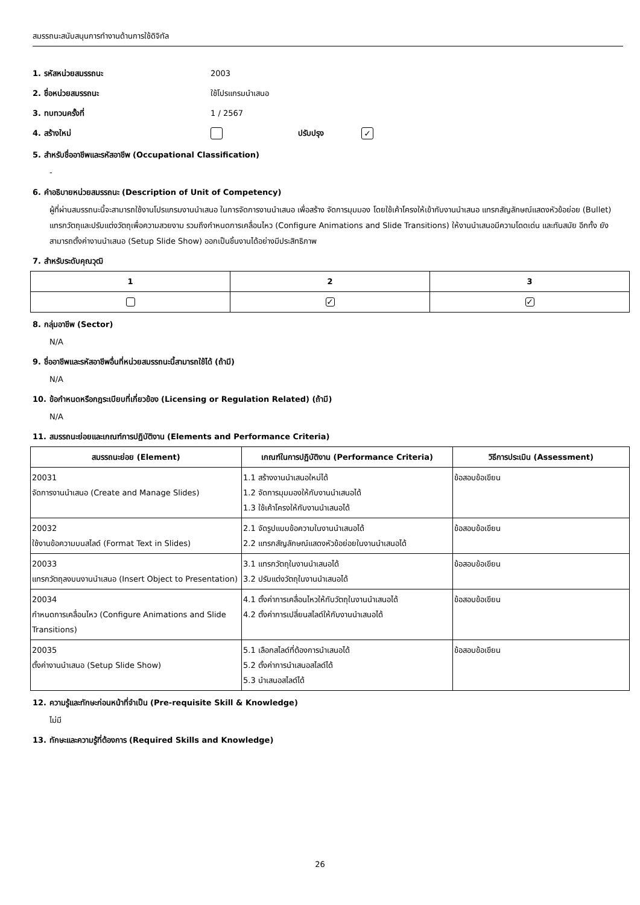สมรรถนะสนับสนุนการทำงานด้านการใช้ดิจิทัล
1. รหัสหน่วยสมรรถนะ 2003
2. ชื่อหน่วยสมรรถนะ ใช้โปรแกรมนำเสนอ
3. ทบทวนครั้งที่ 1 / 2567
4. สร้างใหม่ ปรับปรุง
✓
5. สำหรับชื่ออาชีพและรหัสอาชีพ (Occupational Classification)
-
6. คำอธิบายหน่วยสมรรถนะ (Description of Unit of Competency)
ผู้ที่ผ่านสมรรถนะนี้จะสามารถใช้งานโปรแกรมงานนำเสนอ ในการจัดการงานนำเสนอ เพื่อสร้าง จัดการมุมมอง โดยใช้เค้าโครงให้เข้ากับงานนำเสนอ แทรกสัญลักษณ์แสดงหัวข้อย่อย (Bullet) แทรกวัตถุและปรับแต่งวัตถุเพื่อความสวยงาม รวมถึงกำหนดการเคลื่อนไหว (Configure Animations and Slide Transitions) ให้งานนำเสนอมีความโดดเด่น และทันสมัย อีกทั้ง ยังสามารถตั้งค่างานนำเสนอ (Setup Slide Show) ออกเป็นชิ้นงานได้อย่างมีประสิทธิภาพ
7. สำหรับระดับคุณวุฒิ
| 1 | 2 | 3 |
| --- | --- | --- |
| | ✓ | ✓ |
8. กลุ่มอาชีพ (Sector)
N/A
9. ชื่ออาชีพและรหัสอาชีพอื่นที่หน่วยสมรรถนะนี้สามารถใช้ได้ (ถ้ามี)
N/A
10. ข้อกำหนดหรือกฎระเบียบที่เกี่ยวข้อง (Licensing or Regulation Related) (ถ้ามี)
N/A
11. สมรรถนะย่อยและเกณฑ์การปฏิบัติงาน (Elements and Performance Criteria)
| สมรรถนะย่อย (Element) | เกณฑ์ในการปฏิบัติงาน (Performance Criteria) | วิธีการประเมิน (Assessment) |
| --- | --- | --- |
| 20031 จัดการงานนำเสนอ (Create and Manage Slides) | 1.1 สร้างงานนำเสนอใหม่ได้ 1.2 จัดการมุมมองให้กับงานนำเสนอได้ 1.3 ใช้เค้าโครงให้กับงานนำเสนอได้ | ข้อสอบข้อเขียน |
| 20032 ใช้งานข้อความบนสไลด์ (Format Text in Slides) | 2.1 จัดรูปแบบข้อความในงานนำเสนอได้ 2.2 แทรกสัญลักษณ์แสดงหัวข้อย่อยในงานนำเสนอได้ | ข้อสอบข้อเขียน |
| 20033 แทรกวัตถุลงบนงานนำเสนอ (Insert Object to Presentation) | 3.1 แทรกวัตถุในงานนำเสนอได้ 3.2 ปรับแต่งวัตถุในงานนำเสนอได้ | ข้อสอบข้อเขียน |
| 20034 กำหนดการเคลื่อนไหว (Configure Animations and Slide Transitions) | 4.1 ตั้งค่าการเคลื่อนไหวให้กับวัตถุในงานนำเสนอได้ 4.2 ตั้งค่าการเปลี่ยนสไลด์ให้กับงานนำเสนอได้ | ข้อสอบข้อเขียน |
| 20035 ตั้งค่างานนำเสนอ (Setup Slide Show) | 5.1 เลือกสไลด์ที่ต้องการนำเสนอได้ 5.2 ตั้งค่าการนำเสนอสไลด์ได้ 5.3 นำเสนอสไลด์ได้ | ข้อสอบข้อเขียน |
12. ความรู้และทักษะก่อนหน้าที่จำเป็น (Pre-requisite Skill & Knowledge)
ไม่มี
13. ทักษะและความรู้ที่ต้องการ (Required Skills and Knowledge)
26